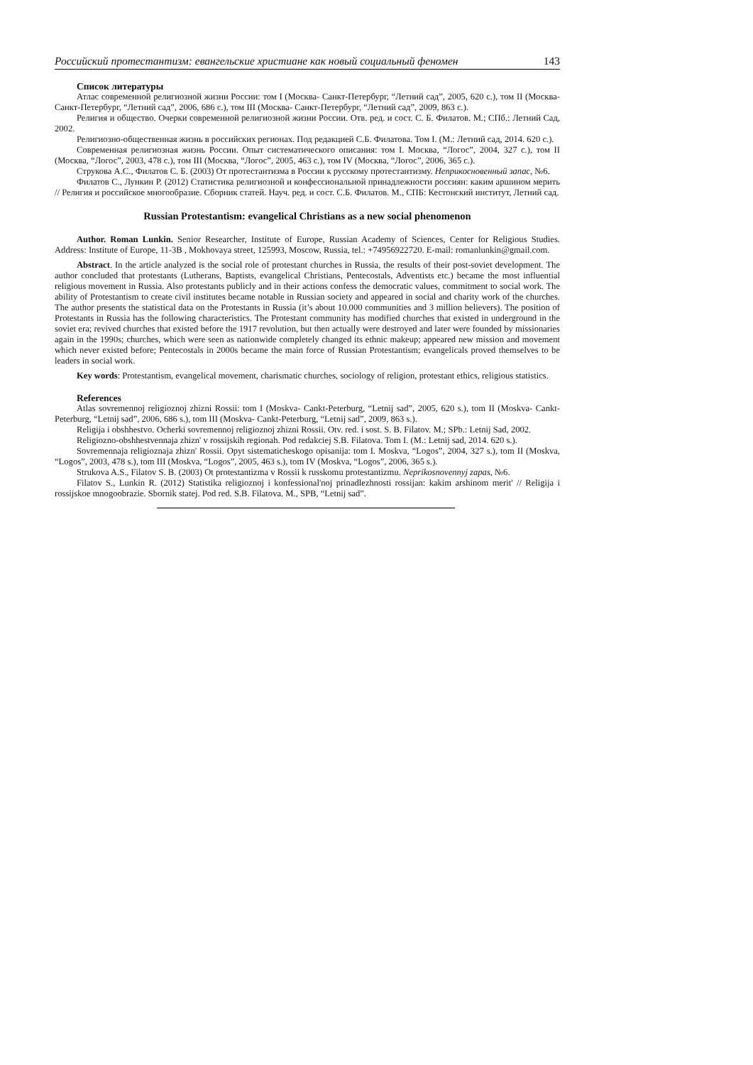Российский протестантизм: евангельские христиане как новый социальный феномен 143
Список литературы
Атлас современной религиозной жизни России: том I (Москва- Санкт-Петербург, “Летний сад”, 2005, 620 с.), том II (Москва- Санкт-Петербург, “Летний сад”, 2006, 686 с.), том III (Москва- Санкт-Петербург, “Летний сад”, 2009, 863 с.).
Религия и общество. Очерки современной религиозной жизни России. Отв. ред. и сост. С. Б. Филатов. М.; СПб.: Летний Сад, 2002.
Религиозно-общественная жизнь в российских регионах. Под редакцией С.Б. Филатова. Том I. (М.: Летний сад, 2014. 620 с.).
Современная религиозная жизнь России. Опыт систематического описания: том I. Москва, “Логос”, 2004, 327 с.), том II (Москва, “Логос”, 2003, 478 с.), том III (Москва, “Логос”, 2005, 463 с.), том IV (Москва, “Логос”, 2006, 365 с.).
Струкова А.С., Филатов С. Б. (2003) От протестантизма в России к русскому протестантизму. Неприкосновенный запас, №6.
Филатов С., Лункин Р. (2012) Статистика религиозной и конфессиональной принадлежности россиян: каким аршином мерить // Религия и российское многообразие. Сборник статей. Науч. ред. и сост. С.Б. Филатов. М., СПБ: Кестонский институт, Летний сад.
Russian Protestantism: evangelical Christians as a new social phenomenon
Author. Roman Lunkin. Senior Researcher, Institute of Europe, Russian Academy of Sciences, Center for Religious Studies. Address: Institute of Europe, 11-3B , Mokhovaya street, 125993, Moscow, Russia, tel.: +74956922720. E-mail: romanlunkin@gmail.com.
Abstract. In the article analyzed is the social role of protestant churches in Russia, the results of their post-soviet development. The author concluded that protestants (Lutherans, Baptists, evangelical Christians, Pentecostals, Adventists etc.) became the most influential religious movement in Russia. Also protestants publicly and in their actions confess the democratic values, commitment to social work. The ability of Protestantism to create civil institutes became notable in Russian society and appeared in social and charity work of the churches. The author presents the statistical data on the Protestants in Russia (it’s about 10.000 communities and 3 million believers). The position of Protestants in Russia has the following characteristics. The Protestant community has modified churches that existed in underground in the soviet era; revived churches that existed before the 1917 revolution, but then actually were destroyed and later were founded by missionaries again in the 1990s; churches, which were seen as nationwide completely changed its ethnic makeup; appeared new mission and movement which never existed before; Pentecostals in 2000s became the main force of Russian Protestantism; evangelicals proved themselves to be leaders in social work.
Key words: Protestantism, evangelical movement, charismatic churches, sociology of religion, protestant ethics, religious statistics.
References
Atlas sovremennoj religioznoj zhizni Rossii: tom I (Moskva- Cankt-Peterburg, “Letnij sad”, 2005, 620 s.), tom II (Moskva- Cankt-Peterburg, “Letnij sad”, 2006, 686 s.), tom III (Moskva- Cankt-Peterburg, “Letnij sad”, 2009, 863 s.).
Religija i obshhestvo. Ocherki sovremennoj religioznoj zhizni Rossii. Otv. red. i sost. S. B. Filatov. M.; SPb.: Letnij Sad, 2002.
Religiozno-obshhestvennaja zhizn' v rossijskih regionah. Pod redakciej S.B. Filatova. Tom I. (M.: Letnij sad, 2014. 620 s.).
Sovremennaja religioznaja zhizn' Rossii. Opyt sistematicheskogo opisanija: tom I. Moskva, “Logos”, 2004, 327 s.), tom II (Moskva, “Logos”, 2003, 478 s.), tom III (Moskva, “Logos”, 2005, 463 s.), tom IV (Moskva, “Logos”, 2006, 365 s.).
Strukova A.S., Filatov S. B. (2003) Ot protestantizma v Rossii k russkomu protestantizmu. Neprikosnovennyj zapas, №6.
Filatov S., Lunkin R. (2012) Statistika religioznoj i konfessional'noj prinadlezhnosti rossijan: kakim arshinom merit' // Religija i rossijskoe mnogoobrazie. Sbornik statej. Pod red. S.B. Filatova. M., SPB, “Letnij sad”.